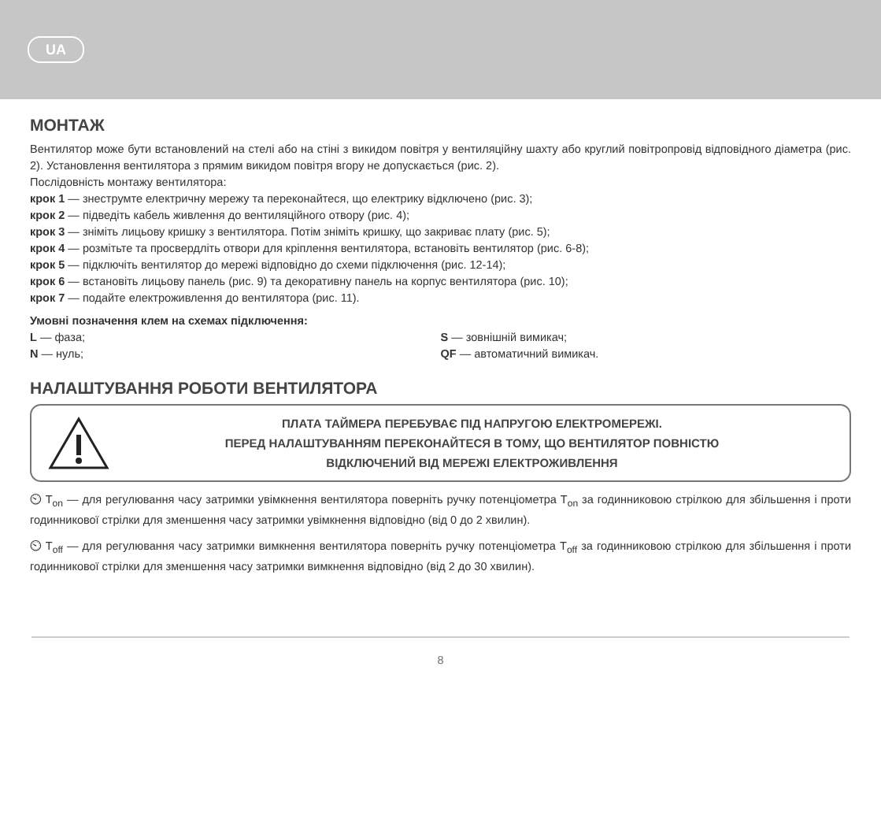UA
МОНТАЖ
Вентилятор може бути встановлений на стелі або на стіні з викидом повітря у вентиляційну шахту або круглий повітропровід відповідного діаметра (рис. 2). Установлення вентилятора з прямим викидом повітря вгору не допускається (рис. 2).
Послідовність монтажу вентилятора:
крок 1 — знеструмте електричну мережу та переконайтеся, що електрику відключено (рис. 3);
крок 2 — підведіть кабель живлення до вентиляційного отвору (рис. 4);
крок 3 — зніміть лицьову кришку з вентилятора. Потім зніміть кришку, що закриває плату (рис. 5);
крок 4 — розмітьте та просвердліть отвори для кріплення вентилятора, встановіть вентилятор (рис. 6-8);
крок 5 — підключіть вентилятор до мережі відповідно до схеми підключення (рис. 12-14);
крок 6 — встановіть лицьову панель (рис. 9) та декоративну панель на корпус вентилятора (рис. 10);
крок 7 — подайте електроживлення до вентилятора (рис. 11).
Умовні позначення клем на схемах підключення:
L — фаза; S — зовнішній вимикач;
N — нуль; QF — автоматичний вимикач.
НАЛАШТУВАННЯ РОБОТИ ВЕНТИЛЯТОРА
ПЛАТА ТАЙМЕРА ПЕРЕБУВАЄ ПІД НАПРУГОЮ ЕЛЕКТРОМЕРЕЖІ.
ПЕРЕД НАЛАШТУВАННЯМ ПЕРЕКОНАЙТЕСЯ В ТОМУ, ЩО ВЕНТИЛЯТОР ПОВНІСТЮ
ВІДКЛЮЧЕНИЙ ВІД МЕРЕЖІ ЕЛЕКТРОЖИВЛЕННЯ
⏲ T<sub>on</sub> — для регулювання часу затримки увімкнення вентилятора поверніть ручку потенціометра T<sub>on</sub> за годинниковою стрілкою для збільшення і проти годинникової стрілки для зменшення часу затримки увімкнення відповідно (від 0 до 2 хвилин).
⏲ T<sub>off</sub> — для регулювання часу затримки вимкнення вентилятора поверніть ручку потенціометра T<sub>off</sub> за годинниковою стрілкою для збільшення і проти годинникової стрілки для зменшення часу затримки вимкнення відповідно (від 2 до 30 хвилин).
8